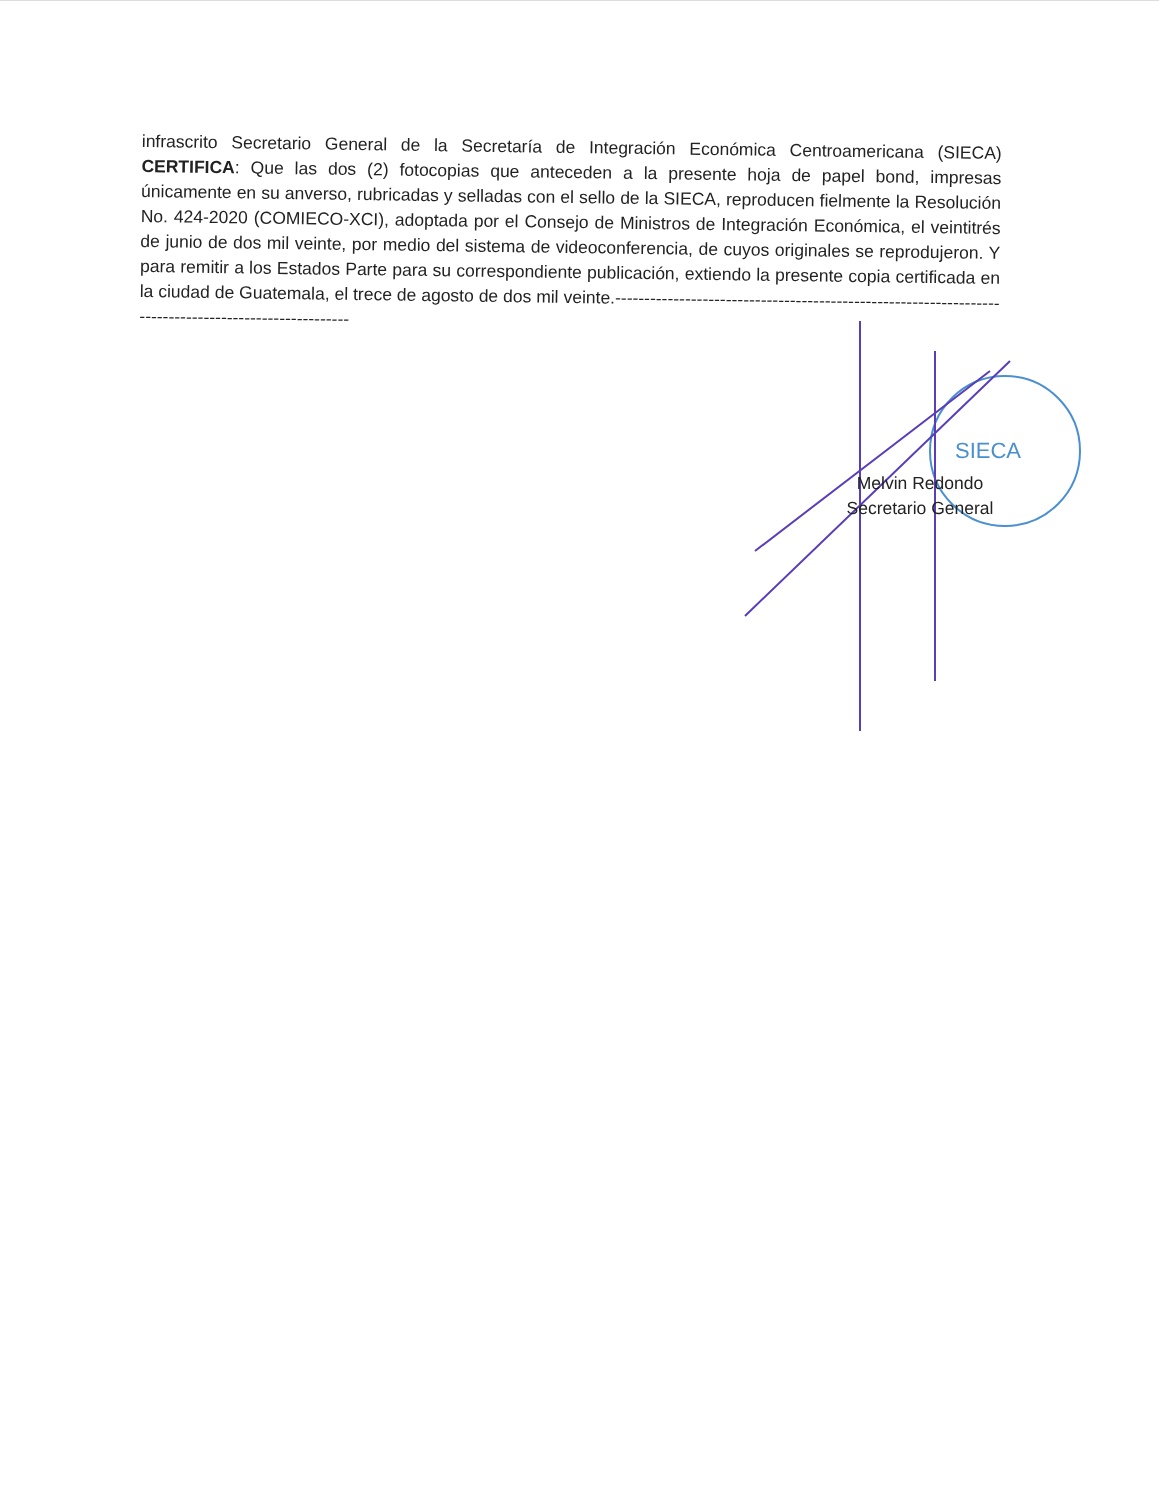SIECA
infrascrito Secretario General de la Secretaría de Integración Económica Centroamericana (SIECA) CERTIFICA: Que las dos (2) fotocopias que anteceden a la presente hoja de papel bond, impresas únicamente en su anverso, rubricadas y selladas con el sello de la SIECA, reproducen fielmente la Resolución No. 424-2020 (COMIECO-XCI), adoptada por el Consejo de Ministros de Integración Económica, el veintitrés de junio de dos mil veinte, por medio del sistema de videoconferencia, de cuyos originales se reprodujeron. Y para remitir a los Estados Parte para su correspondiente publicación, extiendo la presente copia certificada en la ciudad de Guatemala, el trece de agosto de dos mil veinte.------------------------------------------------------------------------------------------------------
Melvin Redondo
Secretario General